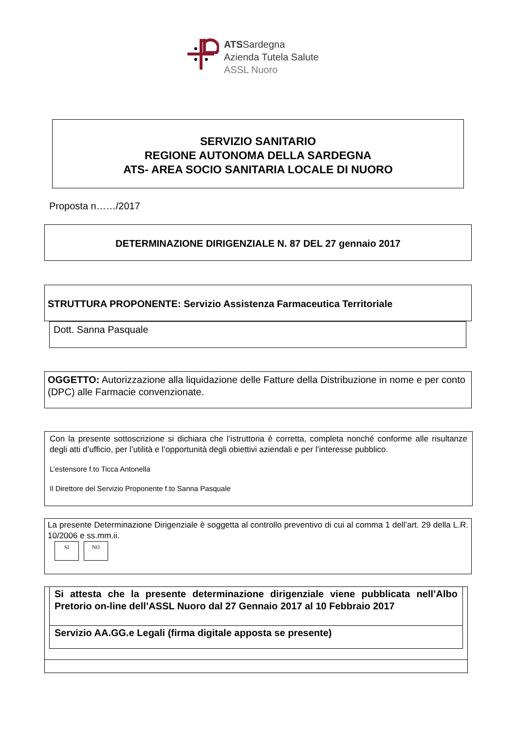ATSSardegna
Azienda Tutela Salute
ASSL Nuoro
SERVIZIO SANITARIO
REGIONE AUTONOMA DELLA SARDEGNA
ATS- AREA SOCIO SANITARIA LOCALE DI NUORO
Proposta n……/2017
DETERMINAZIONE DIRIGENZIALE N. 87 DEL 27 gennaio 2017
STRUTTURA PROPONENTE: Servizio Assistenza Farmaceutica Territoriale
Dott. Sanna Pasquale
OGGETTO: Autorizzazione alla liquidazione delle Fatture della Distribuzione in nome e per conto (DPC) alle Farmacie convenzionate.
Con la presente sottoscrizione si dichiara che l’istruttoria è corretta, completa nonché conforme alle risultanze degli atti d’ufficio, per l’utilità e l’opportunità degli obiettivi aziendali e per l’interesse pubblico.
L’estensore f.to Ticca Antonella
Il Direttore del Servizio Proponente f.to Sanna Pasquale
La presente Determinazione Dirigenziale è soggetta al controllo preventivo di cui al comma 1 dell’art. 29 della L.R. 10/2006 e ss.mm.ii.
SI NO
Si attesta che la presente determinazione dirigenziale viene pubblicata nell’Albo Pretorio on-line dell’ASSL Nuoro dal 27 Gennaio 2017 al 10 Febbraio 2017
Servizio AA.GG.e Legali (firma digitale apposta se presente)